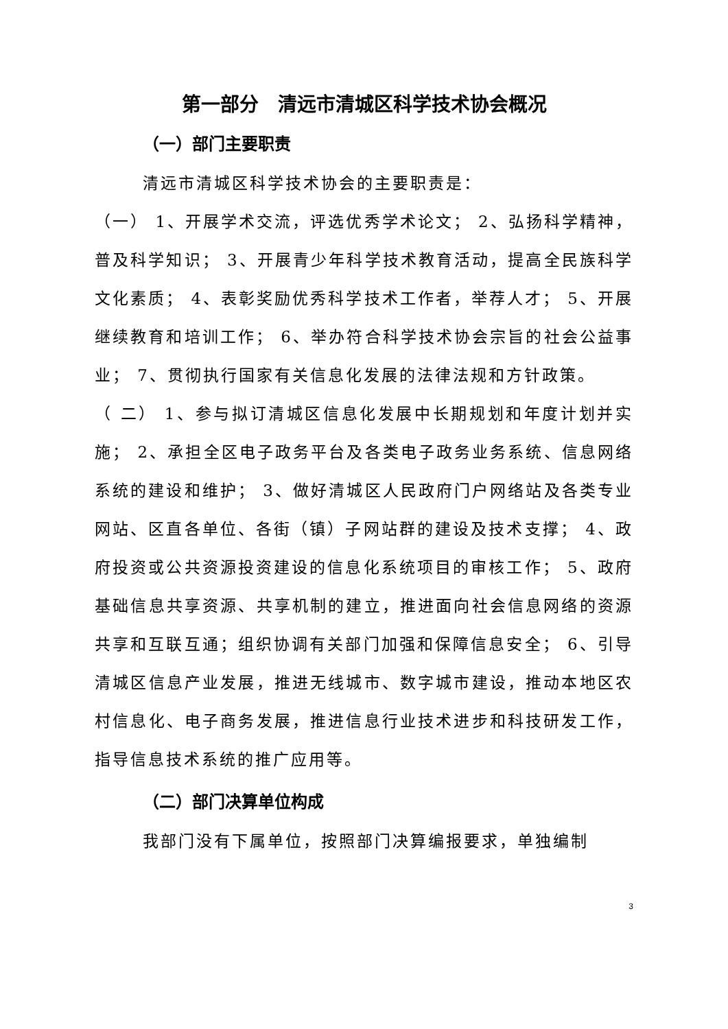第一部分　清远市清城区科学技术协会概况
（一）部门主要职责
清远市清城区科学技术协会的主要职责是：
（一） 1、开展学术交流，评选优秀学术论文； 2、弘扬科学精神，普及科学知识； 3、开展青少年科学技术教育活动，提高全民族科学文化素质； 4、表彰奖励优秀科学技术工作者，举荐人才； 5、开展继续教育和培训工作； 6、举办符合科学技术协会宗旨的社会公益事业； 7、贯彻执行国家有关信息化发展的法律法规和方针政策。
（ 二） 1、参与拟订清城区信息化发展中长期规划和年度计划并实施； 2、承担全区电子政务平台及各类电子政务业务系统、信息网络系统的建设和维护； 3、做好清城区人民政府门户网络站及各类专业网站、区直各单位、各街（镇）子网站群的建设及技术支撑； 4、政府投资或公共资源投资建设的信息化系统项目的审核工作； 5、政府基础信息共享资源、共享机制的建立，推进面向社会信息网络的资源共享和互联互通；组织协调有关部门加强和保障信息安全； 6、引导清城区信息产业发展，推进无线城市、数字城市建设，推动本地区农村信息化、电子商务发展，推进信息行业技术进步和科技研发工作，指导信息技术系统的推广应用等。
（二）部门决算单位构成
我部门没有下属单位，按照部门决算编报要求，单独编制
3